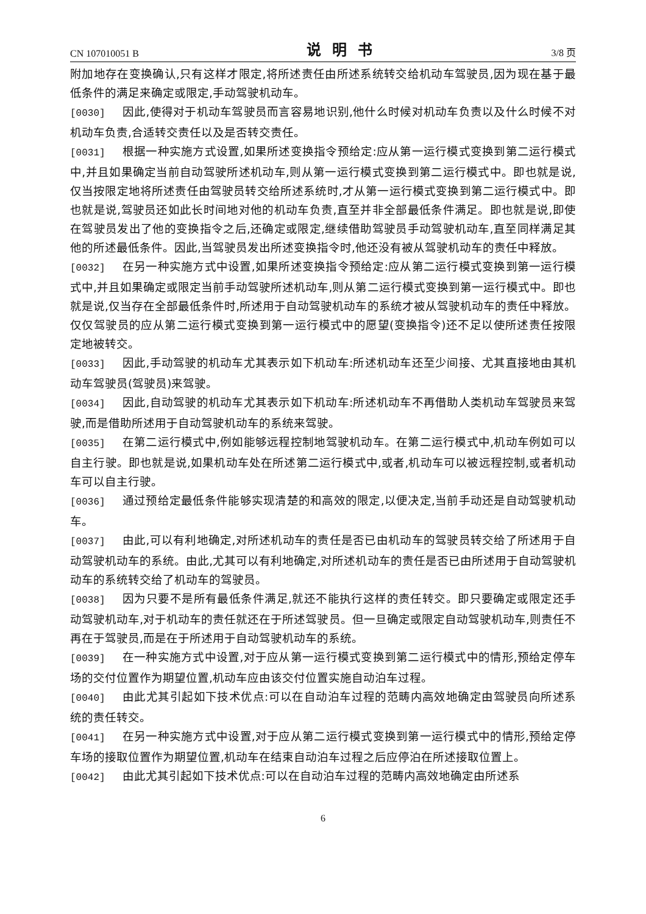CN 107010051 B 说明书 3/8 页
附加地存在变换确认,只有这样才限定,将所述责任由所述系统转交给机动车驾驶员,因为现在基于最低条件的满足来确定或限定,手动驾驶机动车。
[0030] 因此,使得对于机动车驾驶员而言容易地识别,他什么时候对机动车负责以及什么时候不对机动车负责,合适转交责任以及是否转交责任。
[0031] 根据一种实施方式设置,如果所述变换指令预给定:应从第一运行模式变换到第二运行模式中,并且如果确定当前自动驾驶所述机动车,则从第一运行模式变换到第二运行模式中。即也就是说,仅当按限定地将所述责任由驾驶员转交给所述系统时,才从第一运行模式变换到第二运行模式中。即也就是说,驾驶员还如此长时间地对他的机动车负责,直至并非全部最低条件满足。即也就是说,即使在驾驶员发出了他的变换指令之后,还确定或限定,继续借助驾驶员手动驾驶机动车,直至同样满足其他的所述最低条件。因此,当驾驶员发出所述变换指令时,他还没有被从驾驶机动车的责任中释放。
[0032] 在另一种实施方式中设置,如果所述变换指令预给定:应从第二运行模式变换到第一运行模式中,并且如果确定或限定当前手动驾驶所述机动车,则从第二运行模式变换到第一运行模式中。即也就是说,仅当存在全部最低条件时,所述用于自动驾驶机动车的系统才被从驾驶机动车的责任中释放。仅仅驾驶员的应从第二运行模式变换到第一运行模式中的愿望(变换指令)还不足以使所述责任按限定地被转交。
[0033] 因此,手动驾驶的机动车尤其表示如下机动车:所述机动车还至少间接、尤其直接地由其机动车驾驶员(驾驶员)来驾驶。
[0034] 因此,自动驾驶的机动车尤其表示如下机动车:所述机动车不再借助人类机动车驾驶员来驾驶,而是借助所述用于自动驾驶机动车的系统来驾驶。
[0035] 在第二运行模式中,例如能够远程控制地驾驶机动车。在第二运行模式中,机动车例如可以自主行驶。即也就是说,如果机动车处在所述第二运行模式中,或者,机动车可以被远程控制,或者机动车可以自主行驶。
[0036] 通过预给定最低条件能够实现清楚的和高效的限定,以便决定,当前手动还是自动驾驶机动车。
[0037] 由此,可以有利地确定,对所述机动车的责任是否已由机动车的驾驶员转交给了所述用于自动驾驶机动车的系统。由此,尤其可以有利地确定,对所述机动车的责任是否已由所述用于自动驾驶机动车的系统转交给了机动车的驾驶员。
[0038] 因为只要不是所有最低条件满足,就还不能执行这样的责任转交。即只要确定或限定还手动驾驶机动车,对于机动车的责任就还在于所述驾驶员。但一旦确定或限定自动驾驶机动车,则责任不再在于驾驶员,而是在于所述用于自动驾驶机动车的系统。
[0039] 在一种实施方式中设置,对于应从第一运行模式变换到第二运行模式中的情形,预给定停车场的交付位置作为期望位置,机动车应由该交付位置实施自动泊车过程。
[0040] 由此尤其引起如下技术优点:可以在自动泊车过程的范畴内高效地确定由驾驶员向所述系统的责任转交。
[0041] 在另一种实施方式中设置,对于应从第二运行模式变换到第一运行模式中的情形,预给定停车场的接取位置作为期望位置,机动车在结束自动泊车过程之后应停泊在所述接取位置上。
[0042] 由此尤其引起如下技术优点:可以在自动泊车过程的范畴内高效地确定由所述系
6